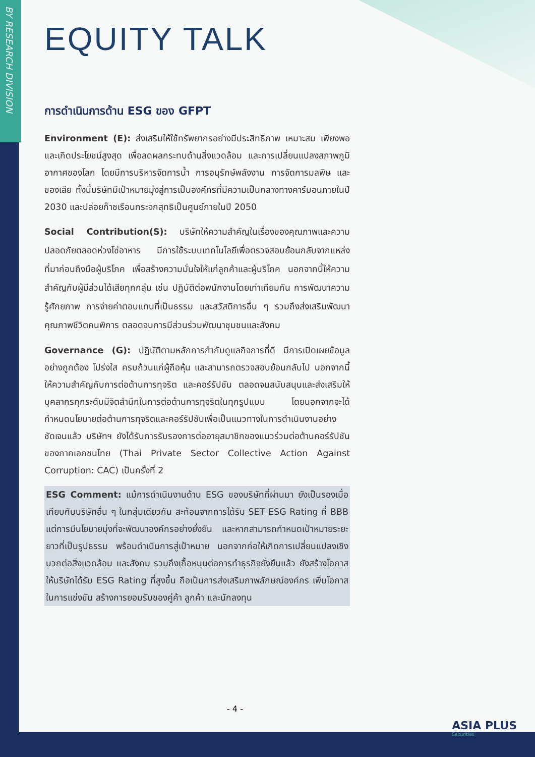BY RESEARCH DIVISION
EQUITY TALK
การดำเนินการด้าน ESG ของ GFPT
Environment (E): ส่งเสริมให้ใช้ทรัพยากรอย่างมีประสิทธิภาพ เหมาะสม เพียงพอ และเกิดประโยชน์สูงสุด เพื่อลดผลกระทบด้านสิ่งแวดล้อม และการเปลี่ยนแปลงสภาพภูมิอากาศของโลก โดยมีการบริหารจัดการน้ำ การอนุรักษ์พลังงาน การจัดการมลพิษ และของเสีย ทั้งนี้บริษัทมีเป้าหมายมุ่งสู่การเป็นองค์กรที่มีความเป็นกลางทางคาร์บอนภายในปี 2030 และปล่อยก๊าซเรือนกระจกสุทธิเป็นศูนย์ภายในปี 2050
Social Contribution(S): บริษัทให้ความสำคัญในเรื่องของคุณภาพและความปลอดภัยตลอดห่วงโซ่อาหาร มีการใช้ระบบเทคโนโลยีเพื่อตรวจสอบย้อนกลับจากแหล่งที่มาก่อนถึงมือผู้บริโภค เพื่อสร้างความมั่นใจให้แก่ลูกค้าและผู้บริโภค นอกจากนี้ให้ความสำคัญกับผู้มีส่วนได้เสียทุกกลุ่ม เช่น ปฏิบัติต่อพนักงานโดยเท่าเทียมกัน การพัฒนาความรู้ศักยภาพ การจ่ายค่าตอบแทนที่เป็นธรรม และสวัสดิการอื่น ๆ รวมถึงส่งเสริมพัฒนาคุณภาพชีวิตคนพิการ ตลอดจนการมีส่วนร่วมพัฒนาชุมชนและสังคม
Governance (G): ปฏิบัติตามหลักการกำกับดูแลกิจการที่ดี มีการเปิดเผยข้อมูลอย่างถูกต้อง โปร่งใส ครบถ้วนแก่ผู้ถือหุ้น และสามารถตรวจสอบย้อนกลับไป นอกจากนี้ให้ความสำคัญกับการต่อต้านการทุจริต และคอร์รัปชัน ตลอดจนสนับสนุนและส่งเสริมให้บุคลากรทุกระดับมีจิตสำนึกในการต่อต้านการทุจริตในทุกรูปแบบ โดยนอกจากจะได้กำหนดนโยบายต่อต้านการทุจริตและคอร์รัปชันเพื่อเป็นแนวทางในการดำเนินงานอย่างชัดเจนแล้ว บริษัทฯ ยังได้รับการรับรองการต่ออายุสมาชิกของแนวร่วมต่อต้านคอร์รัปชันของภาคเอกชนไทย (Thai Private Sector Collective Action Against Corruption: CAC) เป็นครั้งที่ 2
ESG Comment: แม้การดำเนินงานด้าน ESG ของบริษัทที่ผ่านมา ยังเป็นรองเมื่อเทียบกับบริษัทอื่น ๆ ในกลุ่มเดียวกัน สะท้อนจากการได้รับ SET ESG Rating ที่ BBB แต่การมีนโยบายมุ่งที่จะพัฒนาองค์กรอย่างยั่งยืน และหากสามารถกำหนดเป้าหมายระยะยาวที่เป็นรูปธรรม พร้อมดำเนินการสู่เป้าหมาย นอกจากก่อให้เกิดการเปลี่ยนแปลงเชิงบวกต่อสิ่งแวดล้อม และสังคม รวมถึงเกื้อหนุนต่อการทำธุรกิจยั่งยืนแล้ว ยังสร้างโอกาสให้บริษัทได้รับ ESG Rating ที่สูงขึ้น ถือเป็นการส่งเสริมภาพลักษณ์องค์กร เพิ่มโอกาสในการแข่งขัน สร้างการยอมรับของคู่ค้า ลูกค้า และนักลงทุน
- 4 -
ASIA PLUS
Securities